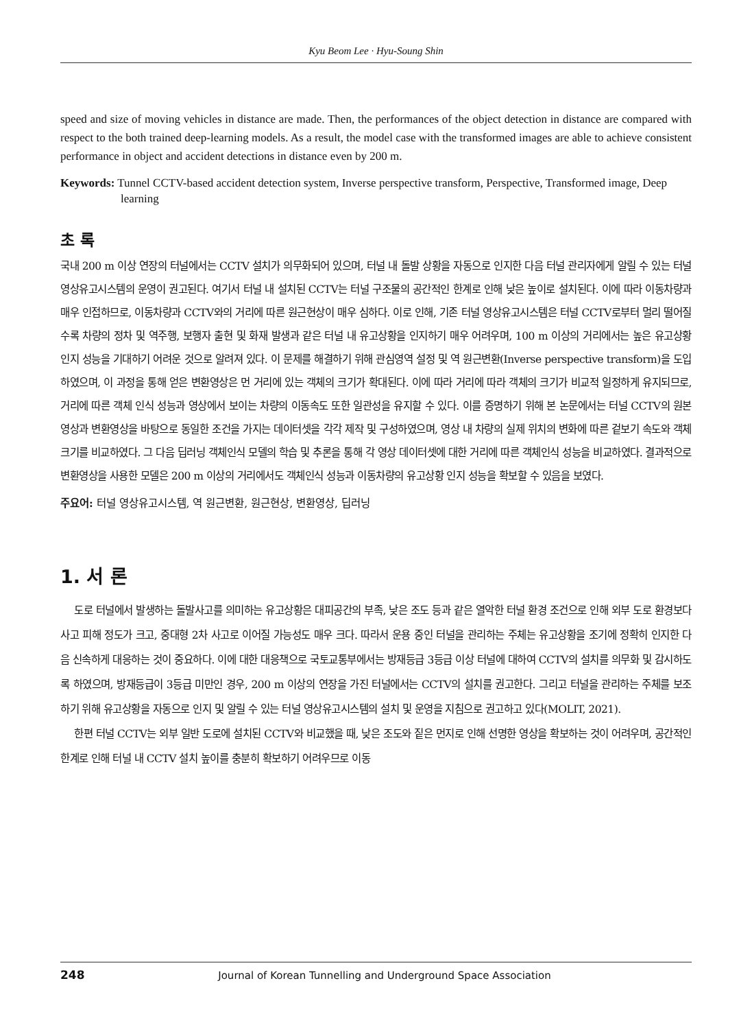Kyu Beom Lee · Hyu-Soung Shin
speed and size of moving vehicles in distance are made. Then, the performances of the object detection in distance are compared with respect to the both trained deep-learning models. As a result, the model case with the transformed images are able to achieve consistent performance in object and accident detections in distance even by 200 m.
Keywords: Tunnel CCTV-based accident detection system, Inverse perspective transform, Perspective, Transformed image, Deep learning
초 록
국내 200 m 이상 연장의 터널에서는 CCTV 설치가 의무화되어 있으며, 터널 내 돌발 상황을 자동으로 인지한 다음 터널 관리자에게 알릴 수 있는 터널 영상유고시스템의 운영이 권고된다. 여기서 터널 내 설치된 CCTV는 터널 구조물의 공간적인 한계로 인해 낮은 높이로 설치된다. 이에 따라 이동차량과 매우 인접하므로, 이동차량과 CCTV와의 거리에 따른 원근현상이 매우 심하다. 이로 인해, 기존 터널 영상유고시스템은 터널 CCTV로부터 멀리 떨어질수록 차량의 정차 및 역주행, 보행자 출현 및 화재 발생과 같은 터널 내 유고상황을 인지하기 매우 어려우며, 100 m 이상의 거리에서는 높은 유고상황 인지 성능을 기대하기 어려운 것으로 알려져 있다. 이 문제를 해결하기 위해 관심영역 설정 및 역 원근변환(Inverse perspective transform)을 도입하였으며, 이 과정을 통해 얻은 변환영상은 먼 거리에 있는 객체의 크기가 확대된다. 이에 따라 거리에 따라 객체의 크기가 비교적 일정하게 유지되므로, 거리에 따른 객체 인식 성능과 영상에서 보이는 차량의 이동속도 또한 일관성을 유지할 수 있다. 이를 증명하기 위해 본 논문에서는 터널 CCTV의 원본영상과 변환영상을 바탕으로 동일한 조건을 가지는 데이터셋을 각각 제작 및 구성하였으며, 영상 내 차량의 실제 위치의 변화에 따른 겉보기 속도와 객체 크기를 비교하였다. 그 다음 딥러닝 객체인식 모델의 학습 및 추론을 통해 각 영상 데이터셋에 대한 거리에 따른 객체인식 성능을 비교하였다. 결과적으로 변환영상을 사용한 모델은 200 m 이상의 거리에서도 객체인식 성능과 이동차량의 유고상황 인지 성능을 확보할 수 있음을 보였다.
주요어: 터널 영상유고시스템, 역 원근변환, 원근현상, 변환영상, 딥러닝
1. 서 론
도로 터널에서 발생하는 돌발사고를 의미하는 유고상황은 대피공간의 부족, 낮은 조도 등과 같은 열악한 터널 환경 조건으로 인해 외부 도로 환경보다 사고 피해 정도가 크고, 중대형 2차 사고로 이어질 가능성도 매우 크다. 따라서 운용 중인 터널을 관리하는 주체는 유고상황을 조기에 정확히 인지한 다음 신속하게 대응하는 것이 중요하다. 이에 대한 대응책으로 국토교통부에서는 방재등급 3등급 이상 터널에 대하여 CCTV의 설치를 의무화 및 감시하도록 하였으며, 방재등급이 3등급 미만인 경우, 200 m 이상의 연장을 가진 터널에서는 CCTV의 설치를 권고한다. 그리고 터널을 관리하는 주체를 보조하기 위해 유고상황을 자동으로 인지 및 알릴 수 있는 터널 영상유고시스템의 설치 및 운영을 지침으로 권고하고 있다(MOLIT, 2021).
한편 터널 CCTV는 외부 일반 도로에 설치된 CCTV와 비교했을 때, 낮은 조도와 짙은 먼지로 인해 선명한 영상을 확보하는 것이 어려우며, 공간적인 한계로 인해 터널 내 CCTV 설치 높이를 충분히 확보하기 어려우므로 이동
248 Journal of Korean Tunnelling and Underground Space Association